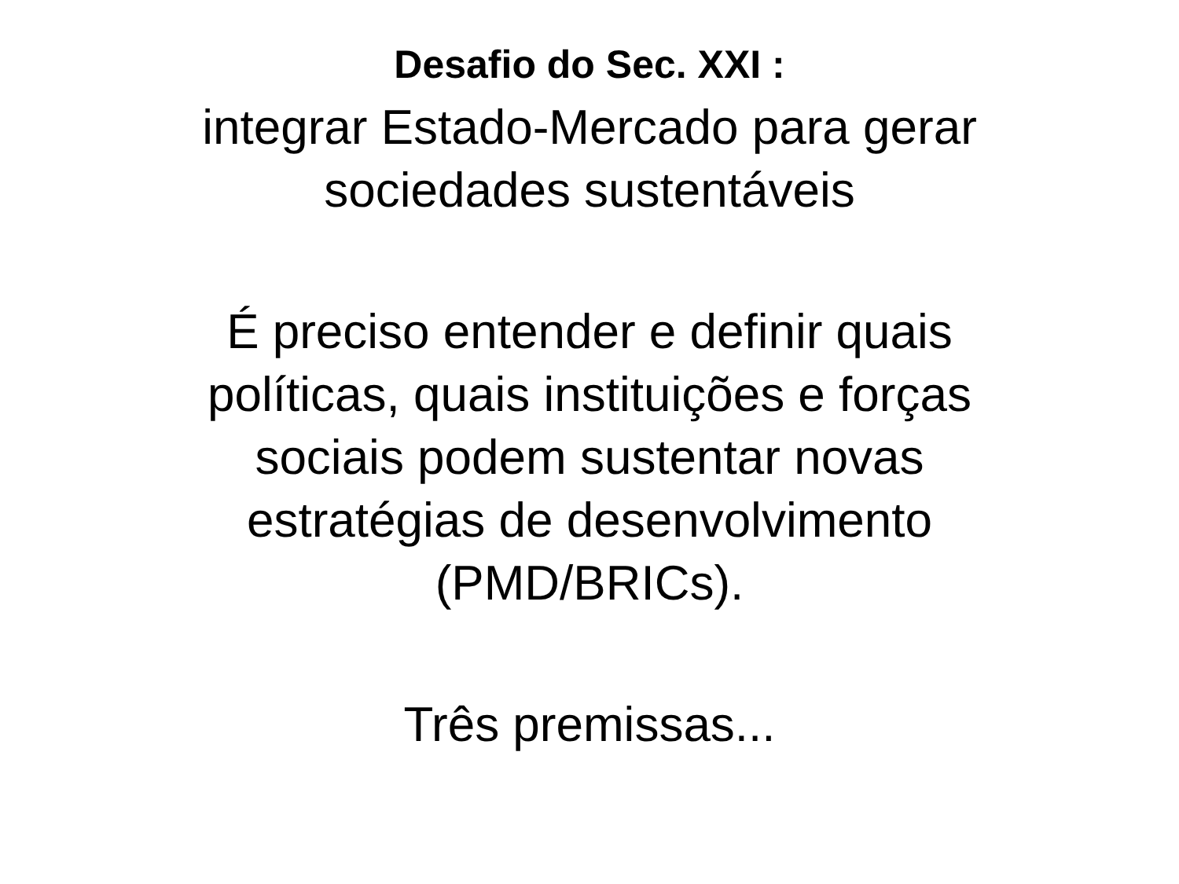Desafio do Sec. XXI :
integrar Estado-Mercado para gerar
sociedades sustentáveis
É preciso entender e definir quais
políticas, quais instituições e forças
sociais podem sustentar novas
estratégias de desenvolvimento
(PMD/BRICs).
Três premissas...